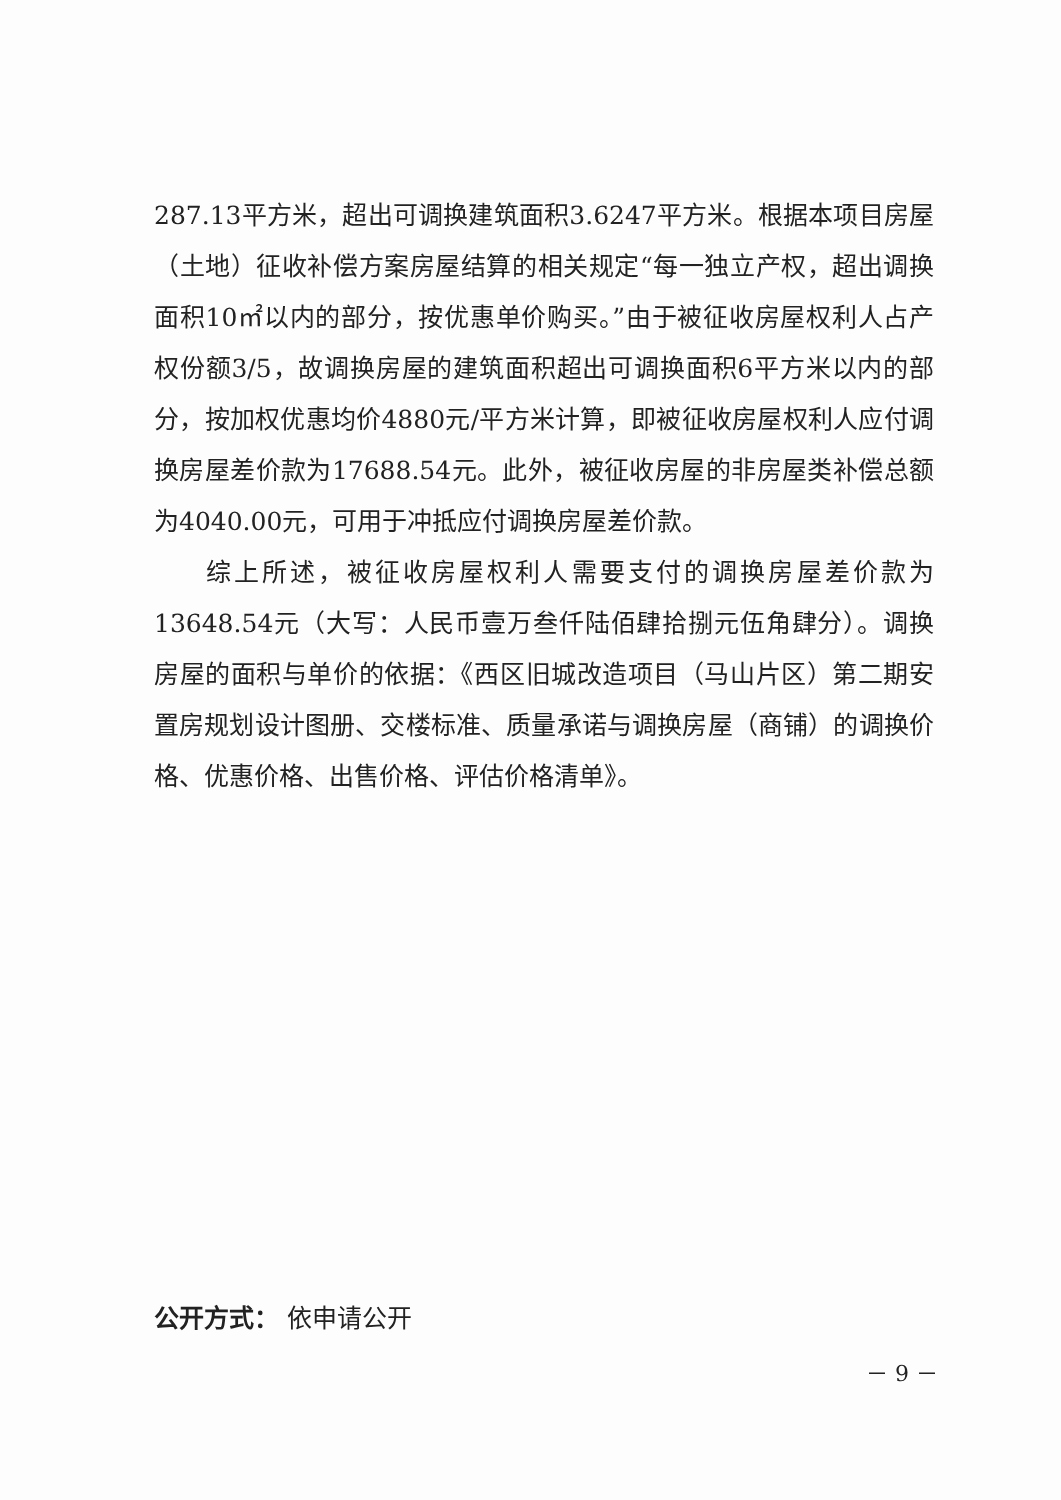287.13平方米，超出可调换建筑面积3.6247平方米。根据本项目房屋（土地）征收补偿方案房屋结算的相关规定“每一独立产权，超出调换面积10㎡以内的部分，按优惠单价购买。”由于被征收房屋权利人占产权份额3/5，故调换房屋的建筑面积超出可调换面积6平方米以内的部分，按加权优惠均价4880元/平方米计算，即被征收房屋权利人应付调换房屋差价款为17688.54元。此外，被征收房屋的非房屋类补偿总额为4040.00元，可用于冲抵应付调换房屋差价款。
综上所述，被征收房屋权利人需要支付的调换房屋差价款为13648.54元（大写：人民币壹万叁仟陆佰肆拾捌元伍角肆分）。调换房屋的面积与单价的依据：《西区旧城改造项目（马山片区）第二期安置房规划设计图册、交楼标准、质量承诺与调换房屋（商铺）的调换价格、优惠价格、出售价格、评估价格清单》。
公开方式： 依申请公开
－ 9 －